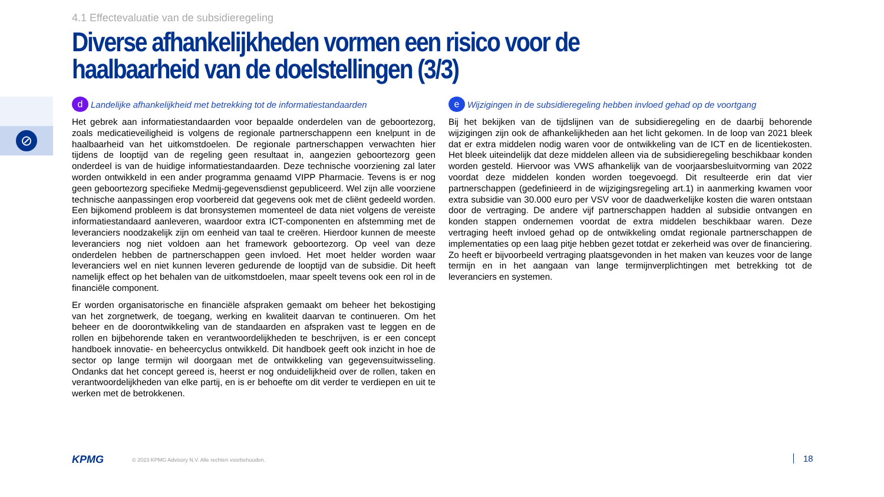4.1 Effectevaluatie van de subsidieregeling
Diverse afhankelijkheden vormen een risico voor de haalbaarheid van de doelstellingen (3/3)
⊘
d Landelijke afhankelijkheid met betrekking tot de informatiestandaarden
Het gebrek aan informatiestandaarden voor bepaalde onderdelen van de geboortezorg, zoals medicatieveiligheid is volgens de regionale partnerschappenn een knelpunt in de haalbaarheid van het uitkomstdoelen. De regionale partnerschappen verwachten hier tijdens de looptijd van de regeling geen resultaat in, aangezien geboortezorg geen onderdeel is van de huidige informatiestandaarden. Deze technische voorziening zal later worden ontwikkeld in een ander programma genaamd VIPP Pharmacie. Tevens is er nog geen geboortezorg specifieke Medmij-gegevensdienst gepubliceerd. Wel zijn alle voorziene technische aanpassingen erop voorbereid dat gegevens ook met de cliënt gedeeld worden. Een bijkomend probleem is dat bronsystemen momenteel de data niet volgens de vereiste informatiestandaard aanleveren, waardoor extra ICT-componenten en afstemming met de leveranciers noodzakelijk zijn om eenheid van taal te creëren. Hierdoor kunnen de meeste leveranciers nog niet voldoen aan het framework geboortezorg. Op veel van deze onderdelen hebben de partnerschappen geen invloed. Het moet helder worden waar leveranciers wel en niet kunnen leveren gedurende de looptijd van de subsidie. Dit heeft namelijk effect op het behalen van de uitkomstdoelen, maar speelt tevens ook een rol in de financiële component.
Er worden organisatorische en financiële afspraken gemaakt om beheer het bekostiging van het zorgnetwerk, de toegang, werking en kwaliteit daarvan te continueren. Om het beheer en de doorontwikkeling van de standaarden en afspraken vast te leggen en de rollen en bijbehorende taken en verantwoordelijkheden te beschrijven, is er een concept handboek innovatie- en beheercyclus ontwikkeld. Dit handboek geeft ook inzicht in hoe de sector op lange termijn wil doorgaan met de ontwikkeling van gegevensuitwisseling. Ondanks dat het concept gereed is, heerst er nog onduidelijkheid over de rollen, taken en verantwoordelijkheden van elke partij, en is er behoefte om dit verder te verdiepen en uit te werken met de betrokkenen.
e Wijzigingen in de subsidieregeling hebben invloed gehad op de voortgang
Bij het bekijken van de tijdslijnen van de subsidieregeling en de daarbij behorende wijzigingen zijn ook de afhankelijkheden aan het licht gekomen. In de loop van 2021 bleek dat er extra middelen nodig waren voor de ontwikkeling van de ICT en de licentiekosten. Het bleek uiteindelijk dat deze middelen alleen via de subsidieregeling beschikbaar konden worden gesteld. Hiervoor was VWS afhankelijk van de voorjaarsbesluitvorming van 2022 voordat deze middelen konden worden toegevoegd. Dit resulteerde erin dat vier partnerschappen (gedefinieerd in de wijzigingsregeling art.1) in aanmerking kwamen voor extra subsidie van 30.000 euro per VSV voor de daadwerkelijke kosten die waren ontstaan door de vertraging. De andere vijf partnerschappen hadden al subsidie ontvangen en konden stappen ondernemen voordat de extra middelen beschikbaar waren. Deze vertraging heeft invloed gehad op de ontwikkeling omdat regionale partnerschappen de implementaties op een laag pitje hebben gezet totdat er zekerheid was over de financiering. Zo heeft er bijvoorbeeld vertraging plaatsgevonden in het maken van keuzes voor de lange termijn en in het aangaan van lange termijnverplichtingen met betrekking tot de leveranciers en systemen.
KPMG © 2023 KPMG Advisory N.V. Alle rechten voorbehouden.
18